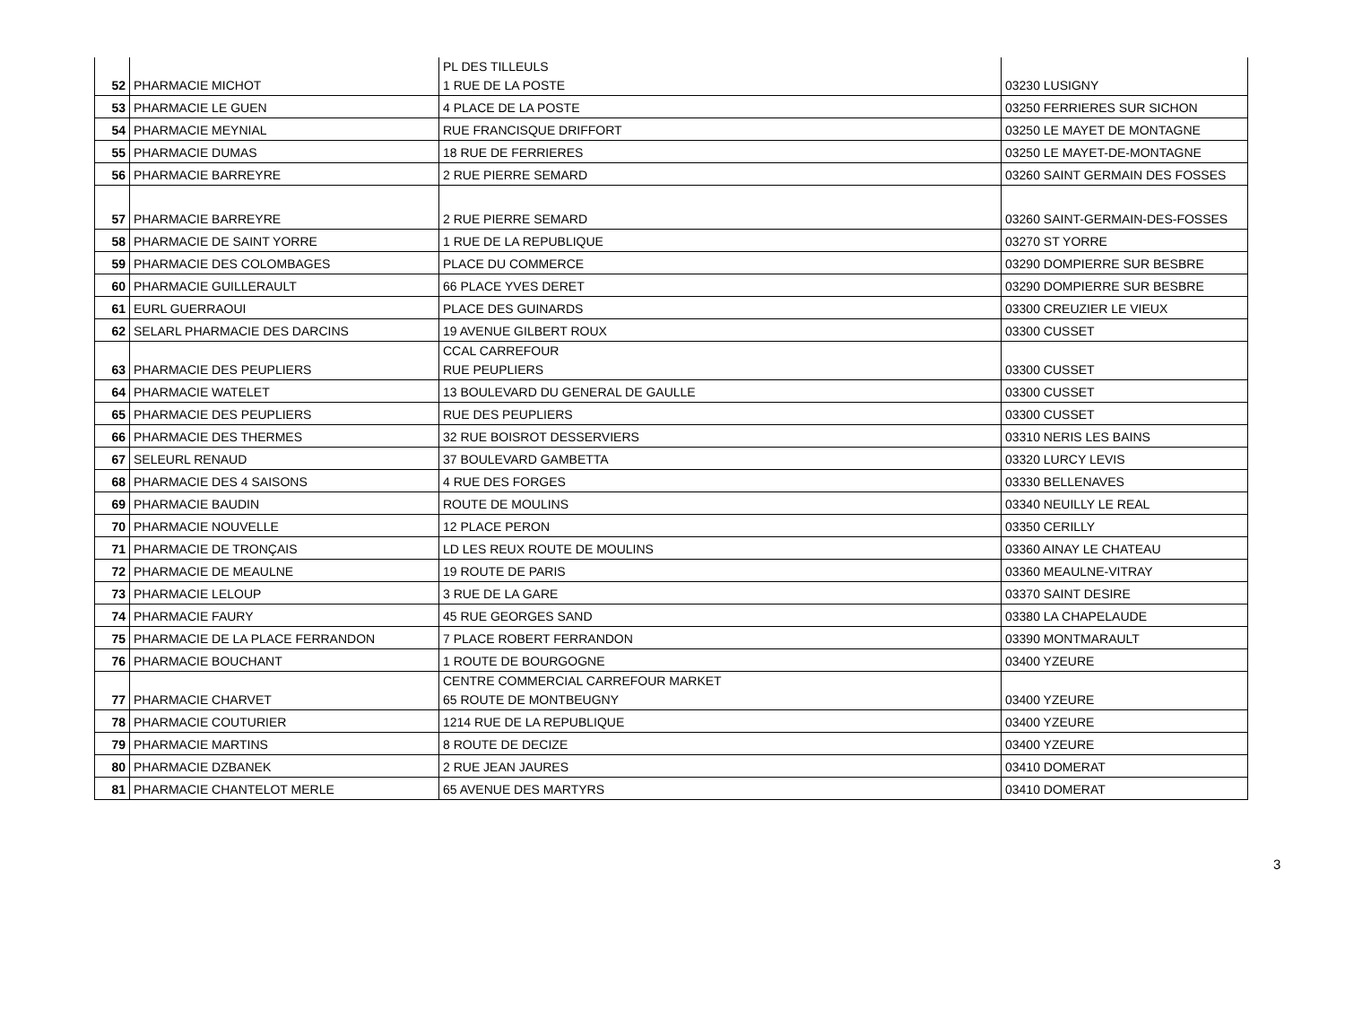| 52 | PHARMACIE MICHOT | PL DES TILLEULS 1 RUE DE LA POSTE | 03230 LUSIGNY |
| 53 | PHARMACIE LE GUEN | 4 PLACE DE LA POSTE | 03250 FERRIERES SUR SICHON |
| 54 | PHARMACIE MEYNIAL | RUE FRANCISQUE DRIFFORT | 03250 LE MAYET DE MONTAGNE |
| 55 | PHARMACIE DUMAS | 18 RUE DE FERRIERES | 03250 LE MAYET-DE-MONTAGNE |
| 56 | PHARMACIE BARREYRE | 2 RUE PIERRE SEMARD | 03260 SAINT GERMAIN DES FOSSES |
| 57 | PHARMACIE BARREYRE | 2 RUE PIERRE SEMARD | 03260 SAINT-GERMAIN-DES-FOSSES |
| 58 | PHARMACIE DE SAINT YORRE | 1 RUE DE LA REPUBLIQUE | 03270 ST YORRE |
| 59 | PHARMACIE DES COLOMBAGES | PLACE DU COMMERCE | 03290 DOMPIERRE SUR BESBRE |
| 60 | PHARMACIE GUILLERAULT | 66 PLACE YVES DERET | 03290 DOMPIERRE SUR BESBRE |
| 61 | EURL GUERRAOUI | PLACE DES GUINARDS | 03300 CREUZIER LE VIEUX |
| 62 | SELARL PHARMACIE DES DARCINS | 19 AVENUE GILBERT ROUX | 03300 CUSSET |
| 63 | PHARMACIE DES PEUPLIERS | CCAL CARREFOUR RUE PEUPLIERS | 03300 CUSSET |
| 64 | PHARMACIE WATELET | 13 BOULEVARD DU GENERAL DE GAULLE | 03300 CUSSET |
| 65 | PHARMACIE DES PEUPLIERS | RUE DES PEUPLIERS | 03300 CUSSET |
| 66 | PHARMACIE DES THERMES | 32 RUE BOISROT DESSERVIERS | 03310 NERIS LES BAINS |
| 67 | SELEURL RENAUD | 37 BOULEVARD GAMBETTA | 03320 LURCY LEVIS |
| 68 | PHARMACIE DES 4 SAISONS | 4 RUE DES FORGES | 03330 BELLENAVES |
| 69 | PHARMACIE BAUDIN | ROUTE DE MOULINS | 03340 NEUILLY LE REAL |
| 70 | PHARMACIE NOUVELLE | 12 PLACE PERON | 03350 CERILLY |
| 71 | PHARMACIE DE TRONÇAIS | LD LES REUX ROUTE DE MOULINS | 03360 AINAY LE CHATEAU |
| 72 | PHARMACIE DE MEAULNE | 19 ROUTE DE PARIS | 03360 MEAULNE-VITRAY |
| 73 | PHARMACIE LELOUP | 3 RUE DE LA GARE | 03370 SAINT DESIRE |
| 74 | PHARMACIE FAURY | 45 RUE GEORGES SAND | 03380 LA CHAPELAUDE |
| 75 | PHARMACIE DE LA PLACE FERRANDON | 7 PLACE ROBERT FERRANDON | 03390 MONTMARAULT |
| 76 | PHARMACIE BOUCHANT | 1 ROUTE DE BOURGOGNE | 03400 YZEURE |
| 77 | PHARMACIE CHARVET | CENTRE COMMERCIAL CARREFOUR MARKET 65 ROUTE DE MONTBEUGNY | 03400 YZEURE |
| 78 | PHARMACIE COUTURIER | 1214 RUE DE LA REPUBLIQUE | 03400 YZEURE |
| 79 | PHARMACIE MARTINS | 8 ROUTE DE DECIZE | 03400 YZEURE |
| 80 | PHARMACIE DZBANEK | 2 RUE JEAN JAURES | 03410 DOMERAT |
| 81 | PHARMACIE CHANTELOT MERLE | 65 AVENUE DES MARTYRS | 03410 DOMERAT |
3